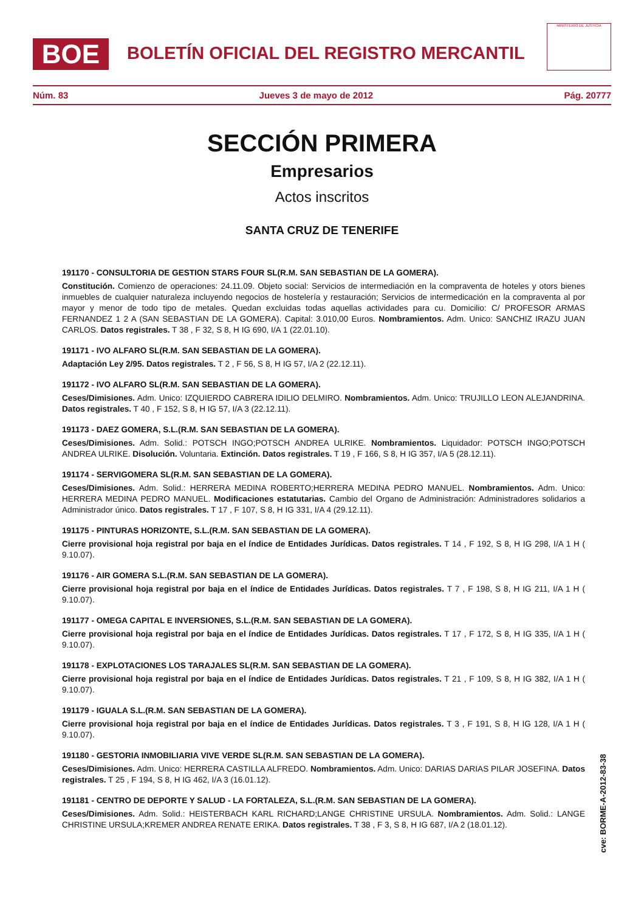BOE
BOLETÍN OFICIAL DEL REGISTRO MERCANTIL
MINISTERIO DE JUSTICIA
Núm. 83 Jueves 3 de mayo de 2012 Pág. 20777
SECCIÓN PRIMERA
Empresarios
Actos inscritos
SANTA CRUZ DE TENERIFE
191170 - CONSULTORIA DE GESTION STARS FOUR SL(R.M. SAN SEBASTIAN DE LA GOMERA).
Constitución. Comienzo de operaciones: 24.11.09. Objeto social: Servicios de intermediación en la compraventa de hoteles y otors bienes inmuebles de cualquier naturaleza incluyendo negocios de hostelería y restauración; Servicios de intermedicación en la compraventa al por mayor y menor de todo tipo de metales. Quedan excluidas todas aquellas actividades para cu. Domicilio: C/ PROFESOR ARMAS FERNANDEZ 1 2 A (SAN SEBASTIAN DE LA GOMERA). Capital: 3.010,00 Euros. Nombramientos. Adm. Unico: SANCHIZ IRAZU JUAN CARLOS. Datos registrales. T 38 , F 32, S 8, H IG 690, I/A 1 (22.01.10).
191171 - IVO ALFARO SL(R.M. SAN SEBASTIAN DE LA GOMERA).
Adaptación Ley 2/95. Datos registrales. T 2 , F 56, S 8, H IG 57, I/A 2 (22.12.11).
191172 - IVO ALFARO SL(R.M. SAN SEBASTIAN DE LA GOMERA).
Ceses/Dimisiones. Adm. Unico: IZQUIERDO CABRERA IDILIO DELMIRO. Nombramientos. Adm. Unico: TRUJILLO LEON ALEJANDRINA. Datos registrales. T 40 , F 152, S 8, H IG 57, I/A 3 (22.12.11).
191173 - DAEZ GOMERA, S.L.(R.M. SAN SEBASTIAN DE LA GOMERA).
Ceses/Dimisiones. Adm. Solid.: POTSCH INGO;POTSCH ANDREA ULRIKE. Nombramientos. Liquidador: POTSCH INGO;POTSCH ANDREA ULRIKE. Disolución. Voluntaria. Extinción. Datos registrales. T 19 , F 166, S 8, H IG 357, I/A 5 (28.12.11).
191174 - SERVIGOMERA SL(R.M. SAN SEBASTIAN DE LA GOMERA).
Ceses/Dimisiones. Adm. Solid.: HERRERA MEDINA ROBERTO;HERRERA MEDINA PEDRO MANUEL. Nombramientos. Adm. Unico: HERRERA MEDINA PEDRO MANUEL. Modificaciones estatutarias. Cambio del Organo de Administración: Administradores solidarios a Administrador único. Datos registrales. T 17 , F 107, S 8, H IG 331, I/A 4 (29.12.11).
191175 - PINTURAS HORIZONTE, S.L.(R.M. SAN SEBASTIAN DE LA GOMERA).
Cierre provisional hoja registral por baja en el índice de Entidades Jurídicas. Datos registrales. T 14 , F 192, S 8, H IG 298, I/A 1 H ( 9.10.07).
191176 - AIR GOMERA S.L.(R.M. SAN SEBASTIAN DE LA GOMERA).
Cierre provisional hoja registral por baja en el índice de Entidades Jurídicas. Datos registrales. T 7 , F 198, S 8, H IG 211, I/A 1 H ( 9.10.07).
191177 - OMEGA CAPITAL E INVERSIONES, S.L.(R.M. SAN SEBASTIAN DE LA GOMERA).
Cierre provisional hoja registral por baja en el índice de Entidades Jurídicas. Datos registrales. T 17 , F 172, S 8, H IG 335, I/A 1 H ( 9.10.07).
191178 - EXPLOTACIONES LOS TARAJALES SL(R.M. SAN SEBASTIAN DE LA GOMERA).
Cierre provisional hoja registral por baja en el índice de Entidades Jurídicas. Datos registrales. T 21 , F 109, S 8, H IG 382, I/A 1 H ( 9.10.07).
191179 - IGUALA S.L.(R.M. SAN SEBASTIAN DE LA GOMERA).
Cierre provisional hoja registral por baja en el índice de Entidades Jurídicas. Datos registrales. T 3 , F 191, S 8, H IG 128, I/A 1 H ( 9.10.07).
191180 - GESTORIA INMOBILIARIA VIVE VERDE SL(R.M. SAN SEBASTIAN DE LA GOMERA).
Ceses/Dimisiones. Adm. Unico: HERRERA CASTILLA ALFREDO. Nombramientos. Adm. Unico: DARIAS DARIAS PILAR JOSEFINA. Datos registrales. T 25 , F 194, S 8, H IG 462, I/A 3 (16.01.12).
191181 - CENTRO DE DEPORTE Y SALUD - LA FORTALEZA, S.L.(R.M. SAN SEBASTIAN DE LA GOMERA).
Ceses/Dimisiones. Adm. Solid.: HEISTERBACH KARL RICHARD;LANGE CHRISTINE URSULA. Nombramientos. Adm. Solid.: LANGE CHRISTINE URSULA;KREMER ANDREA RENATE ERIKA. Datos registrales. T 38 , F 3, S 8, H IG 687, I/A 2 (18.01.12).
cve: BORME-A-2012-83-38